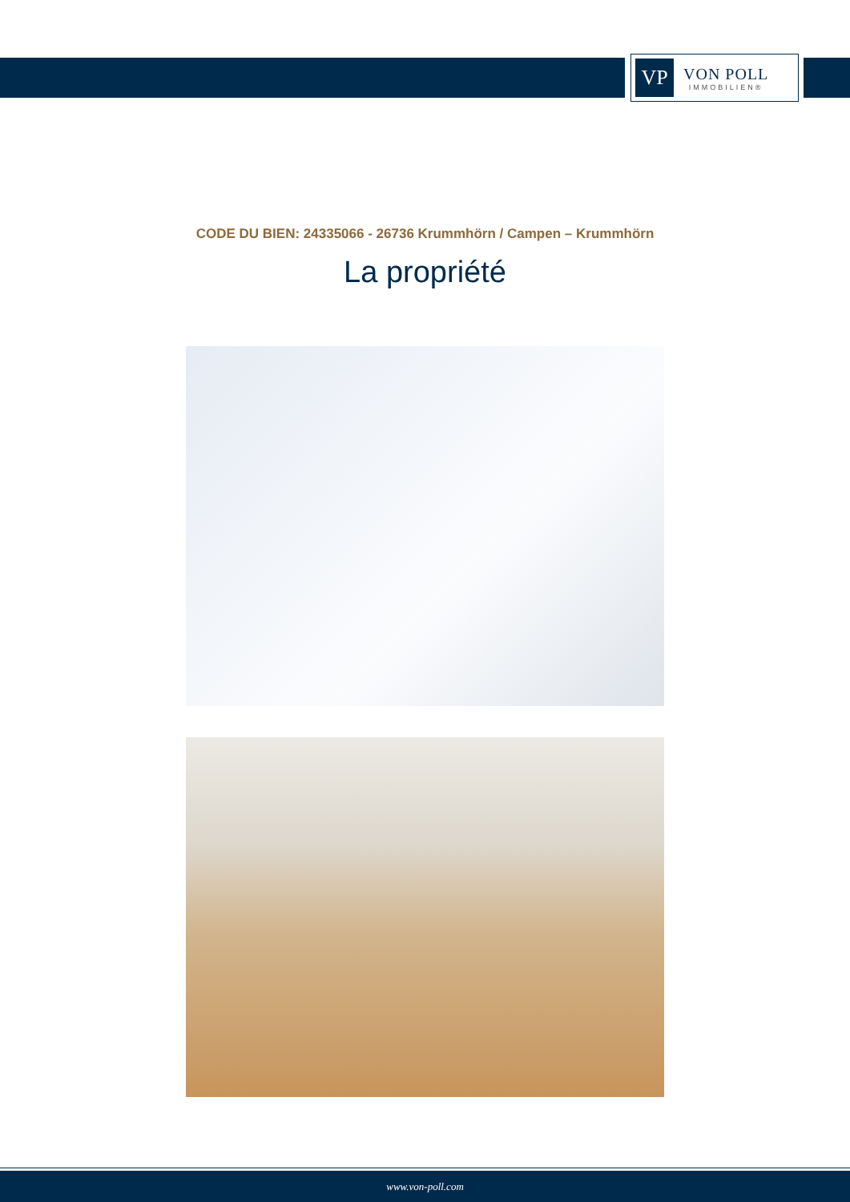VP
VON POLL
IMMOBILIEN®
CODE DU BIEN: 24335066 - 26736 Krummhörn / Campen – Krummhörn
La propriété
www.von-poll.com